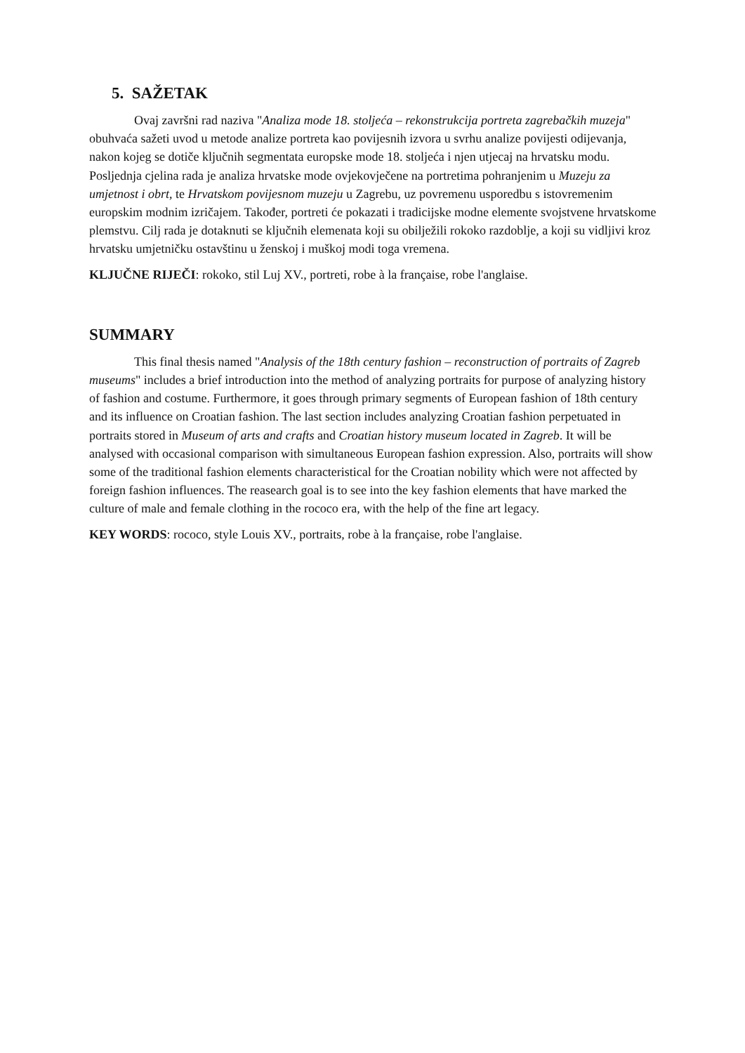5. SAŽETAK
Ovaj završni rad naziva "Analiza mode 18. stoljeća – rekonstrukcija portreta zagrebačkih muzeja" obuhvaća sažeti uvod u metode analize portreta kao povijesnih izvora u svrhu analize povijesti odijevanja, nakon kojeg se dotiče ključnih segmentata europske mode 18. stoljeća i njen utjecaj na hrvatsku modu. Posljednja cjelina rada je analiza hrvatske mode ovjekovječene na portretima pohranjenim u Muzeju za umjetnost i obrt, te Hrvatskom povijesnom muzeju u Zagrebu, uz povremenu usporedbu s istovremenim europskim modnim izričajem. Također, portreti će pokazati i tradicijske modne elemente svojstvene hrvatskome plemstvu. Cilj rada je dotaknuti se ključnih elemenata koji su obilježili rokoko razdoblje, a koji su vidljivi kroz hrvatsku umjetničku ostavštinu u ženskoj i muškoj modi toga vremena.
KLJUČNE RIJEČI: rokoko, stil Luj XV., portreti, robe à la française, robe l'anglaise.
SUMMARY
This final thesis named "Analysis of the 18th century fashion – reconstruction of portraits of Zagreb museums" includes a brief introduction into the method of analyzing portraits for purpose of analyzing history of fashion and costume. Furthermore, it goes through primary segments of European fashion of 18th century and its influence on Croatian fashion. The last section includes analyzing Croatian fashion perpetuated in portraits stored in Museum of arts and crafts and Croatian history museum located in Zagreb. It will be analysed with occasional comparison with simultaneous European fashion expression. Also, portraits will show some of the traditional fashion elements characteristical for the Croatian nobility which were not affected by foreign fashion influences. The reasearch goal is to see into the key fashion elements that have marked the culture of male and female clothing in the rococo era, with the help of the fine art legacy.
KEY WORDS: rococo, style Louis XV., portraits, robe à la française, robe l'anglaise.